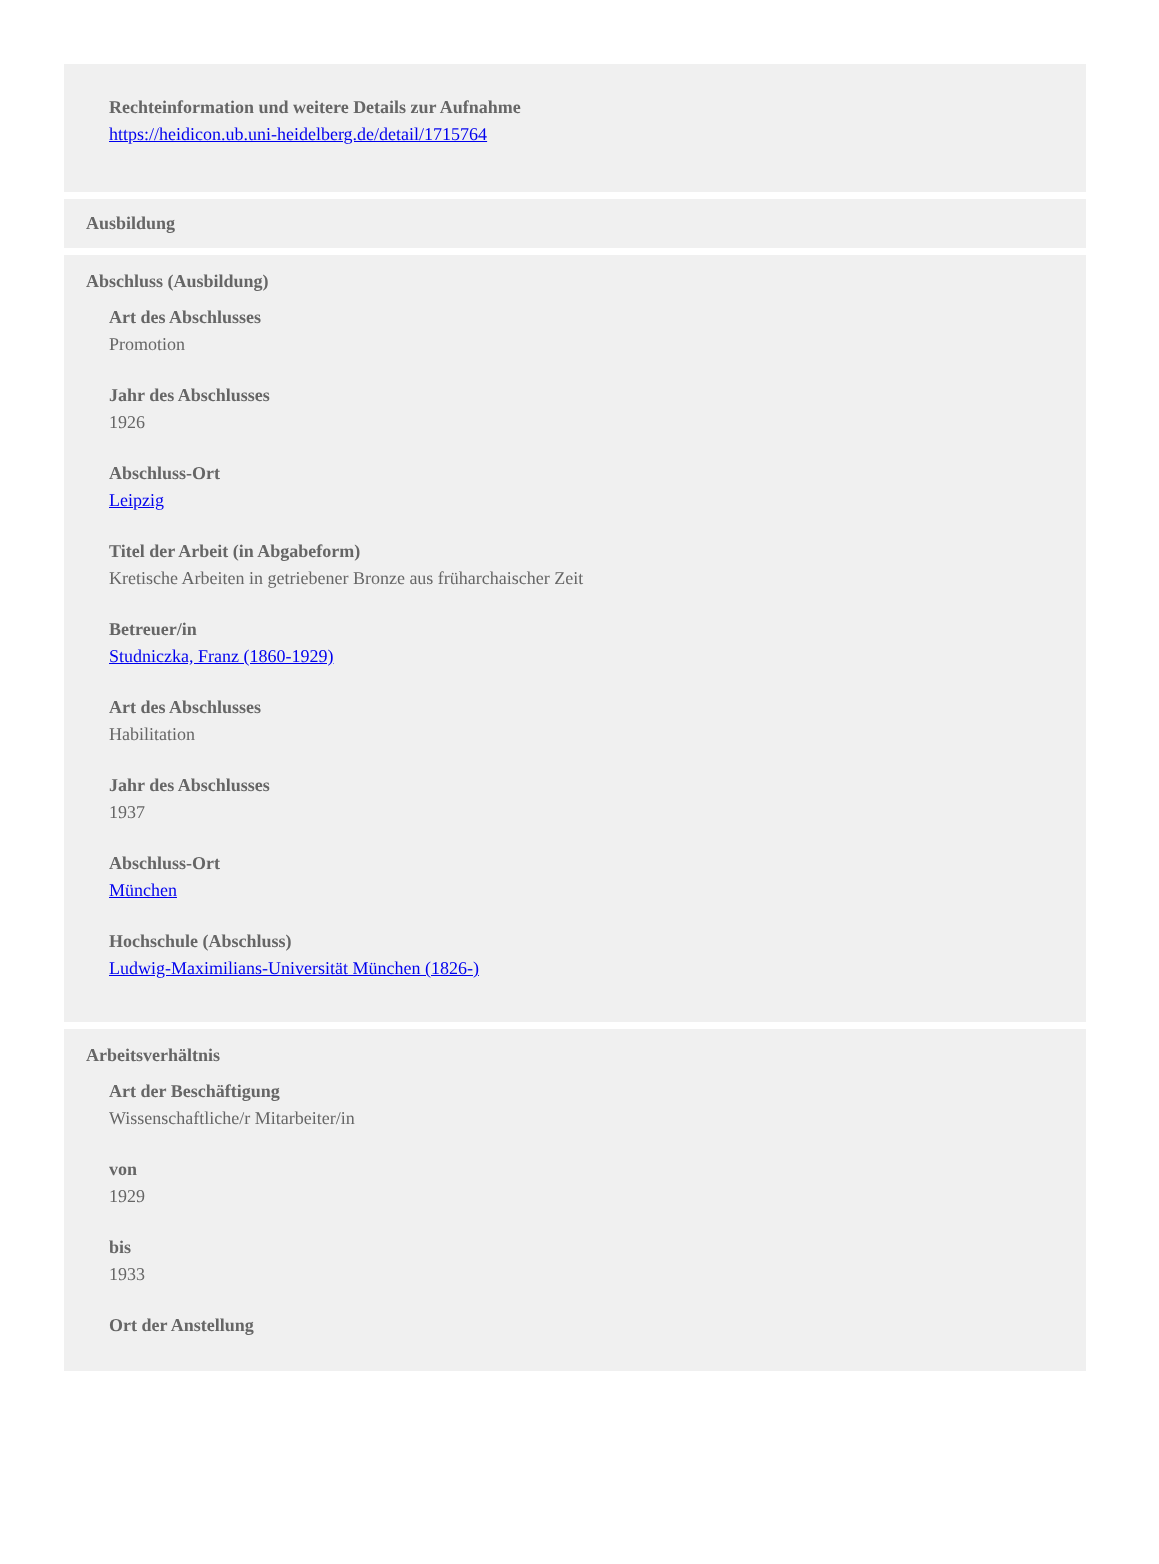Rechteinformation und weitere Details zur Aufnahme
https://heidicon.ub.uni-heidelberg.de/detail/1715764
Ausbildung
Abschluss (Ausbildung)
Art des Abschlusses
Promotion
Jahr des Abschlusses
1926
Abschluss-Ort
Leipzig
Titel der Arbeit (in Abgabeform)
Kretische Arbeiten in getriebener Bronze aus früharchaischer Zeit
Betreuer/in
Studniczka, Franz (1860-1929)
Art des Abschlusses
Habilitation
Jahr des Abschlusses
1937
Abschluss-Ort
München
Hochschule (Abschluss)
Ludwig-Maximilians-Universität München (1826-)
Arbeitsverhältnis
Art der Beschäftigung
Wissenschaftliche/r Mitarbeiter/in
von
1929
bis
1933
Ort der Anstellung